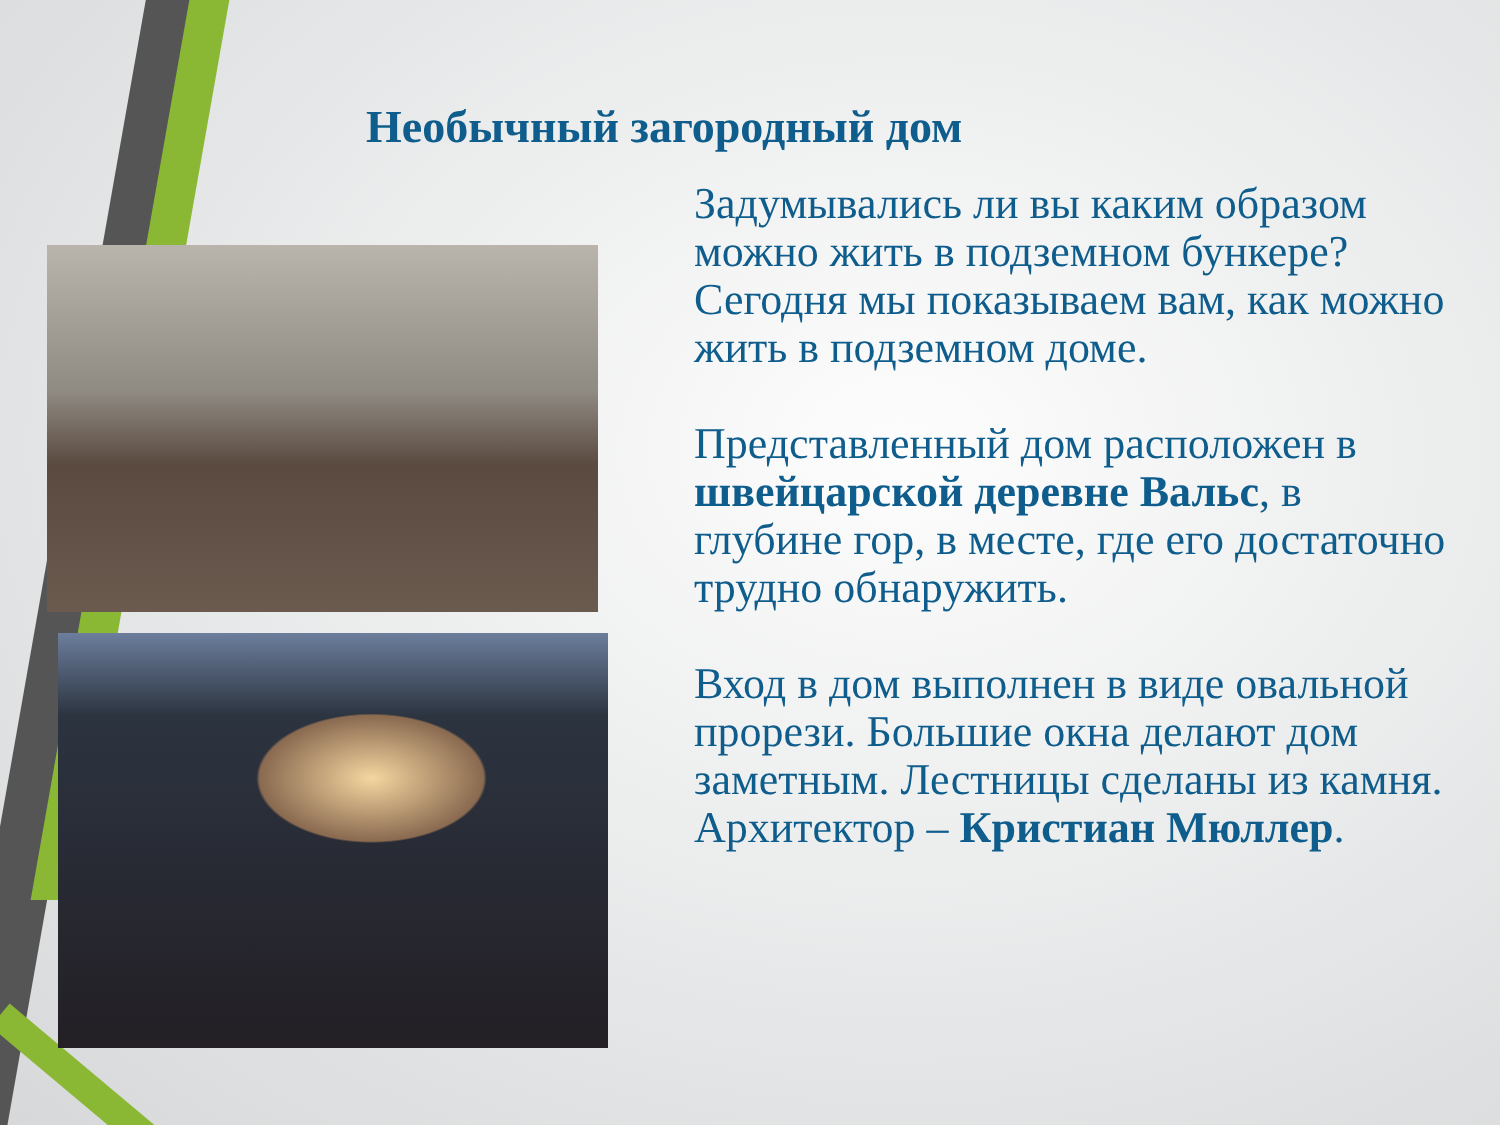Необычный загородный дом
Задумывались ли вы каким образом можно жить в подземном бункере? Сегодня мы показываем вам, как можно жить в подземном доме.
Представленный дом расположен в швейцарской деревне Вальс, в глубине гор, в месте, где его достаточно трудно обнаружить.
Вход в дом выполнен в виде овальной прорези. Большие окна делают дом заметным. Лестницы сделаны из камня. Архитектор – Кристиан Мюллер.